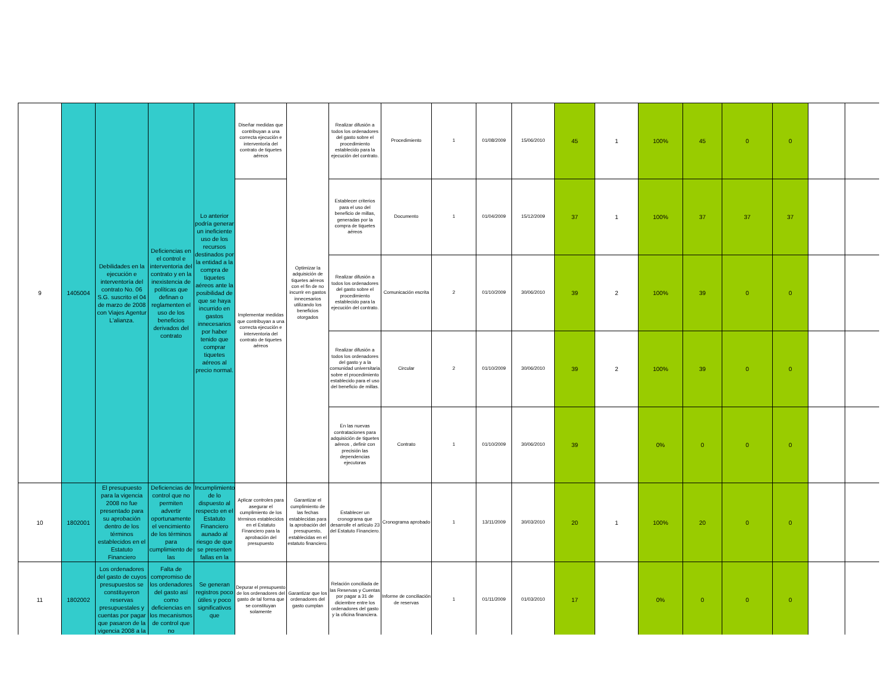| 9 | 1405004 | Debilidades en la ejecución e interventoría del contrato No. 06 S.G. suscrito el 04 de marzo de 2008 con Viajes Agentur L'alianza. | Deficiencias en el control e interventoria del contrato y en la inexistencia de políticas que definan o reglamenten el uso de los beneficios derivados del contrato | Lo anterior podría generar un ineficiente uso de los recursos destinados por la entidad a la compra de tiquetes aéreos ante la posibilidad de que se haya incurrido en gastos innecesarios por haber tenido que comprar tiquetes aéreos al precio normal. | Diseñar medidas que contribuyan a una correcta ejecución e interventoría del contrato de tiquetes aéreos | Optimizar la adquisición de tiquetes aéreos con el fin de no incurrir en gastos innecesarios utilizando los beneficios otorgados | Realizar difusión a todos los ordenadores del gasto sobre el procedimiento establecido para la ejecución del contrato. | Procedimiento | 1 | 01/08/2009 | 15/06/2010 | 45 | 1 | 100% | 45 | 0 | 0 | | |
| | | | | | Implementar medidas que contribuyan a una correcta ejecución e interventoria del contrato de tiquetes aéreos | | Establecer criterios para el uso del beneficio de millas, generadas por la compra de tiquetes aéreos | Documento | 1 | 01/04/2009 | 15/12/2009 | 37 | 1 | 100% | 37 | 37 | 37 | | |
| | | | | | | | Realizar difusión a todos los ordenadores del gasto sobre el procedimiento establecido para la ejecución del contrato. | Comunicación escrita | 2 | 01/10/2009 | 30/06/2010 | 39 | 2 | 100% | 39 | 0 | 0 | | |
| | | | | | | | Realizar difusión a todos los ordenadores del gasto y a la comunidad universitaria sobre el procedimiento establecido para el uso del beneficio de millas. | Circular | 2 | 01/10/2009 | 30/06/2010 | 39 | 2 | 100% | 39 | 0 | 0 | | |
| | | | | | | | En las nuevas contrataciones para adquisición de tiquetes aéreos , definir con precisión las dependencias ejecutoras | Contrato | 1 | 01/10/2009 | 30/06/2010 | 39 | | 0% | 0 | 0 | 0 | | |
| 10 | 1802001 | El presupuesto para la vigencia 2008 no fue presentado para su aprobación dentro de los términos establecidos en el Estatuto Financiero | Deficiencias de control que no permiten advertir oportunamente el vencimiento de los términos para cumplimiento de las | Incumplimiento de lo dispuesto al respecto en el Estatuto Financiero aunado al riesgo de que se presenten fallas en la | Aplicar controles para asegurar el cumplimiento de los términos establecidos en el Estatuto Financiero para la aprobación del presupuesto | Garantizar el cumplimiento de las fechas establecidas para la aprobación del presupuesto, establecidas en el estatuto financiero. | Establecer un cronograma que desarrolle el artículo 23 del Estatuto Financiero. | Cronograma aprobado | 1 | 13/11/2009 | 30/03/2010 | 20 | 1 | 100% | 20 | 0 | 0 | | |
| 11 | 1802002 | Los ordenadores del gasto de cuyos presupuestos se constituyeron reservas presupuestales y cuentas por pagar que pasaron de la vigencia 2008 a la | Falta de compromiso de los ordenadores del gasto así como deficiencias en los mecanismos de control que no | Se generan registros poco útiles y poco significativos que | Depurar el presupuesto de los ordenadores del gasto de tal forma que se constituyan solamente | Garantizar que los ordenadores del gasto cumplan | Relación conciliada de las Reservas y Cuentas por pagar a 31 de diciembre entre los ordenadores del gasto y la oficina financiera. | Informe de conciliación de reservas | 1 | 01/11/2009 | 01/03/2010 | 17 | | 0% | 0 | 0 | 0 | | |